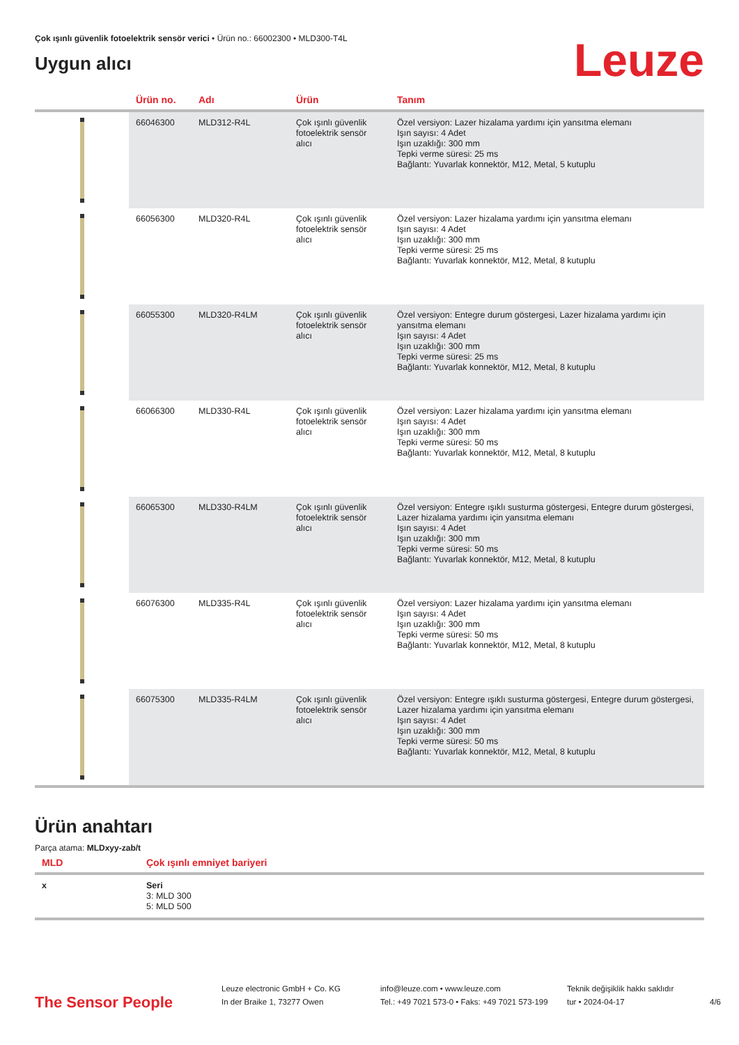Çok ışınlı güvenlik fotoelektrik sensör verici • Ürün no.: 66002300 • MLD300-T4L
Uygun alıcı
Leuze
| | Ürün no. | Adı | Ürün | Tanım |
| --- | --- | --- | --- | --- |
| | 66046300 | MLD312-R4L | Çok ışınlı güvenlik fotoelektrik sensör alıcı | Özel versiyon: Lazer hizalama yardımı için yansıtma elemanı Işın sayısı: 4 Adet Işın uzaklığı: 300 mm Tepki verme süresi: 25 ms Bağlantı: Yuvarlak konnektör, M12, Metal, 5 kutuplu |
| | 66056300 | MLD320-R4L | Çok ışınlı güvenlik fotoelektrik sensör alıcı | Özel versiyon: Lazer hizalama yardımı için yansıtma elemanı Işın sayısı: 4 Adet Işın uzaklığı: 300 mm Tepki verme süresi: 25 ms Bağlantı: Yuvarlak konnektör, M12, Metal, 8 kutuplu |
| | 66055300 | MLD320-R4LM | Çok ışınlı güvenlik fotoelektrik sensör alıcı | Özel versiyon: Entegre durum göstergesi, Lazer hizalama yardımı için yansıtma elemanı Işın sayısı: 4 Adet Işın uzaklığı: 300 mm Tepki verme süresi: 25 ms Bağlantı: Yuvarlak konnektör, M12, Metal, 8 kutuplu |
| | 66066300 | MLD330-R4L | Çok ışınlı güvenlik fotoelektrik sensör alıcı | Özel versiyon: Lazer hizalama yardımı için yansıtma elemanı Işın sayısı: 4 Adet Işın uzaklığı: 300 mm Tepki verme süresi: 50 ms Bağlantı: Yuvarlak konnektör, M12, Metal, 8 kutuplu |
| | 66065300 | MLD330-R4LM | Çok ışınlı güvenlik fotoelektrik sensör alıcı | Özel versiyon: Entegre ışıklı susturma göstergesi, Entegre durum göstergesi, Lazer hizalama yardımı için yansıtma elemanı Işın sayısı: 4 Adet Işın uzaklığı: 300 mm Tepki verme süresi: 50 ms Bağlantı: Yuvarlak konnektör, M12, Metal, 8 kutuplu |
| | 66076300 | MLD335-R4L | Çok ışınlı güvenlik fotoelektrik sensör alıcı | Özel versiyon: Lazer hizalama yardımı için yansıtma elemanı Işın sayısı: 4 Adet Işın uzaklığı: 300 mm Tepki verme süresi: 50 ms Bağlantı: Yuvarlak konnektör, M12, Metal, 8 kutuplu |
| | 66075300 | MLD335-R4LM | Çok ışınlı güvenlik fotoelektrik sensör alıcı | Özel versiyon: Entegre ışıklı susturma göstergesi, Entegre durum göstergesi, Lazer hizalama yardımı için yansıtma elemanı Işın sayısı: 4 Adet Işın uzaklığı: 300 mm Tepki verme süresi: 50 ms Bağlantı: Yuvarlak konnektör, M12, Metal, 8 kutuplu |
Ürün anahtarı
Parça atama: MLDxyy-zab/t
| MLD | Çok ışınlı emniyet bariyeri |
| --- | --- |
| x | Seri 3: MLD 300 5: MLD 500 |
The Sensor People
Leuze electronic GmbH + Co. KG
In der Braike 1, 73277 Owen
info@leuze.com • www.leuze.com
Tel.: +49 7021 573-0 • Faks: +49 7021 573-199
Teknik değişiklik hakkı saklıdır
tur • 2024-04-17
4/6